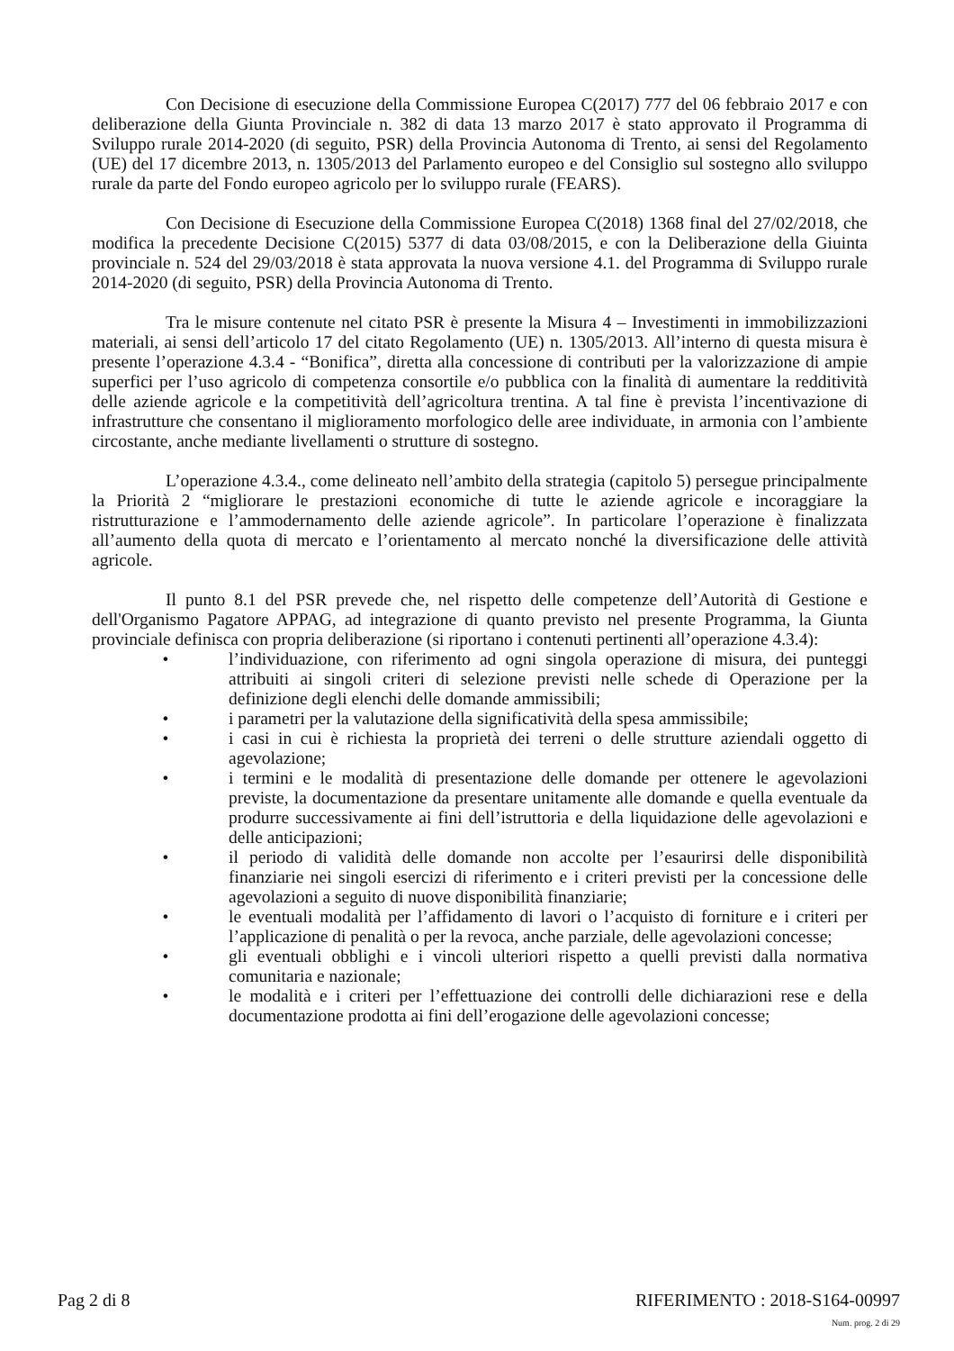Con Decisione di esecuzione della Commissione Europea C(2017) 777 del 06 febbraio 2017 e con deliberazione della Giunta Provinciale n. 382 di data 13 marzo 2017 è stato approvato il Programma di Sviluppo rurale 2014-2020 (di seguito, PSR) della Provincia Autonoma di Trento, ai sensi del Regolamento (UE) del 17 dicembre 2013, n. 1305/2013 del Parlamento europeo e del Consiglio sul sostegno allo sviluppo rurale da parte del Fondo europeo agricolo per lo sviluppo rurale (FEARS).
Con Decisione di Esecuzione della Commissione Europea C(2018) 1368 final del 27/02/2018, che modifica la precedente Decisione C(2015) 5377 di data 03/08/2015, e con la Deliberazione della Giuinta provinciale n. 524 del 29/03/2018 è stata approvata la nuova versione 4.1. del Programma di Sviluppo rurale 2014-2020 (di seguito, PSR) della Provincia Autonoma di Trento.
Tra le misure contenute nel citato PSR è presente la Misura 4 – Investimenti in immobilizzazioni materiali, ai sensi dell’articolo 17 del citato Regolamento (UE) n. 1305/2013. All’interno di questa misura è presente l’operazione 4.3.4 - “Bonifica”, diretta alla concessione di contributi per la valorizzazione di ampie superfici per l’uso agricolo di competenza consortile e/o pubblica con la finalità di aumentare la redditività delle aziende agricole e la competitività dell’agricoltura trentina. A tal fine è prevista l’incentivazione di infrastrutture che consentano il miglioramento morfologico delle aree individuate, in armonia con l’ambiente circostante, anche mediante livellamenti o strutture di sostegno.
L’operazione 4.3.4., come delineato nell’ambito della strategia (capitolo 5) persegue principalmente la Priorità 2 “migliorare le prestazioni economiche di tutte le aziende agricole e incoraggiare la ristrutturazione e l’ammodernamento delle aziende agricole”. In particolare l’operazione è finalizzata all’aumento della quota di mercato e l’orientamento al mercato nonché la diversificazione delle attività agricole.
Il punto 8.1 del PSR prevede che, nel rispetto delle competenze dell’Autorità di Gestione e dell'Organismo Pagatore APPAG, ad integrazione di quanto previsto nel presente Programma, la Giunta provinciale definisca con propria deliberazione (si riportano i contenuti pertinenti all’operazione 4.3.4):
• l’individuazione, con riferimento ad ogni singola operazione di misura, dei punteggi attribuiti ai singoli criteri di selezione previsti nelle schede di Operazione per la definizione degli elenchi delle domande ammissibili;
• i parametri per la valutazione della significatività della spesa ammissibile;
• i casi in cui è richiesta la proprietà dei terreni o delle strutture aziendali oggetto di agevolazione;
• i termini e le modalità di presentazione delle domande per ottenere le agevolazioni previste, la documentazione da presentare unitamente alle domande e quella eventuale da produrre successivamente ai fini dell’istruttoria e della liquidazione delle agevolazioni e delle anticipazioni;
• il periodo di validità delle domande non accolte per l’esaurirsi delle disponibilità finanziarie nei singoli esercizi di riferimento e i criteri previsti per la concessione delle agevolazioni a seguito di nuove disponibilità finanziarie;
• le eventuali modalità per l’affidamento di lavori o l’acquisto di forniture e i criteri per l’applicazione di penalità o per la revoca, anche parziale, delle agevolazioni concesse;
• gli eventuali obblighi e i vincoli ulteriori rispetto a quelli previsti dalla normativa comunitaria e nazionale;
• le modalità e i criteri per l’effettuazione dei controlli delle dichiarazioni rese e della documentazione prodotta ai fini dell’erogazione delle agevolazioni concesse;
Pag 2 di 8 RIFERIMENTO : 2018-S164-00997
Num. prog. 2 di 29